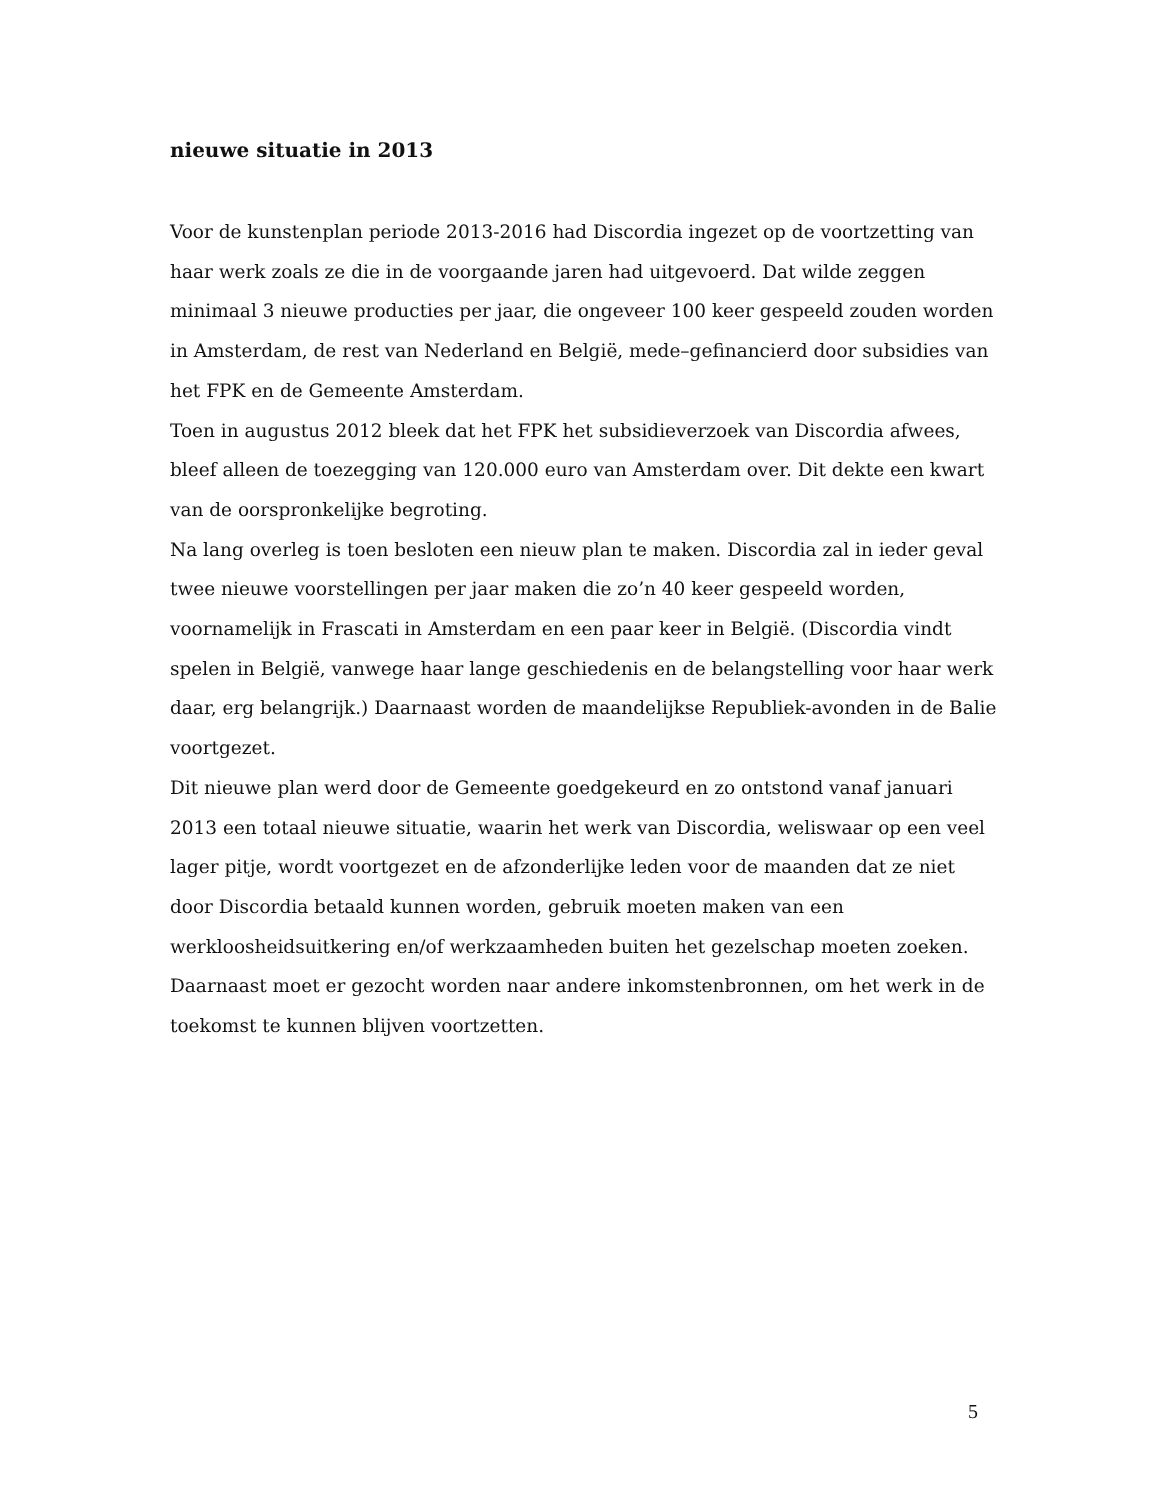nieuwe situatie in 2013
Voor de kunstenplan periode 2013-2016 had Discordia ingezet op de voortzetting van haar werk zoals ze die in de voorgaande jaren had uitgevoerd. Dat wilde zeggen minimaal 3 nieuwe producties per jaar, die ongeveer 100 keer gespeeld zouden worden in Amsterdam, de rest van Nederland en België, mede–gefinancierd door subsidies van het FPK en de Gemeente Amsterdam.
Toen in augustus 2012 bleek dat het FPK het subsidieverzoek van Discordia afwees, bleef alleen de toezegging van 120.000 euro van Amsterdam over. Dit dekte een kwart van de oorspronkelijke begroting.
Na lang overleg is toen besloten een nieuw plan te maken. Discordia zal in ieder geval twee nieuwe voorstellingen per jaar maken die zo’n 40 keer gespeeld worden, voornamelijk in Frascati in Amsterdam en een paar keer in België. (Discordia vindt spelen in België, vanwege haar lange geschiedenis en de belangstelling voor haar werk daar, erg belangrijk.) Daarnaast worden de maandelijkse Republiek-avonden in de Balie voortgezet.
Dit nieuwe plan werd door de Gemeente goedgekeurd en zo ontstond vanaf januari 2013 een totaal nieuwe situatie, waarin het werk van Discordia, weliswaar op een veel lager pitje, wordt voortgezet en de afzonderlijke leden voor de maanden dat ze niet door Discordia betaald kunnen worden, gebruik moeten maken van een werkloosheidsuitkering en/of werkzaamheden buiten het gezelschap moeten zoeken. Daarnaast moet er gezocht worden naar andere inkomstenbronnen, om het werk in de toekomst te kunnen blijven voortzetten.
5